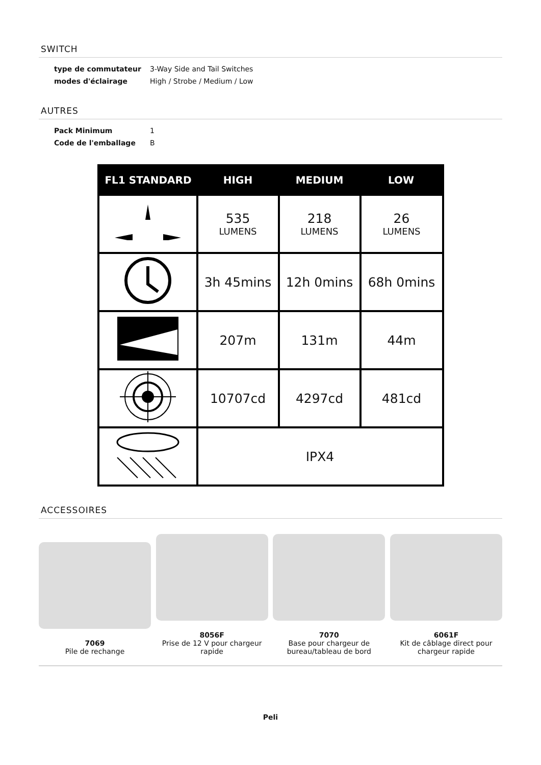SWITCH
| type de commutateur | 3-Way Side and Tail Switches |
| modes d'éclairage | High / Strobe / Medium / Low |
AUTRES
| Pack Minimum | 1 |
| Code de l'emballage | B |
| FL1 STANDARD | HIGH | MEDIUM | LOW |
| --- | --- | --- | --- |
| | 535 LUMENS | 218 LUMENS | 26 LUMENS |
| | 3h 45mins | 12h 0mins | 68h 0mins |
| | 207m | 131m | 44m |
| | 10707cd | 4297cd | 481cd |
| | IPX4 | | |
ACCESSOIRES
7069
Pile de rechange
8056F
Prise de 12 V pour chargeur rapide
7070
Base pour chargeur de bureau/tableau de bord
6061F
Kit de câblage direct pour chargeur rapide
Peli